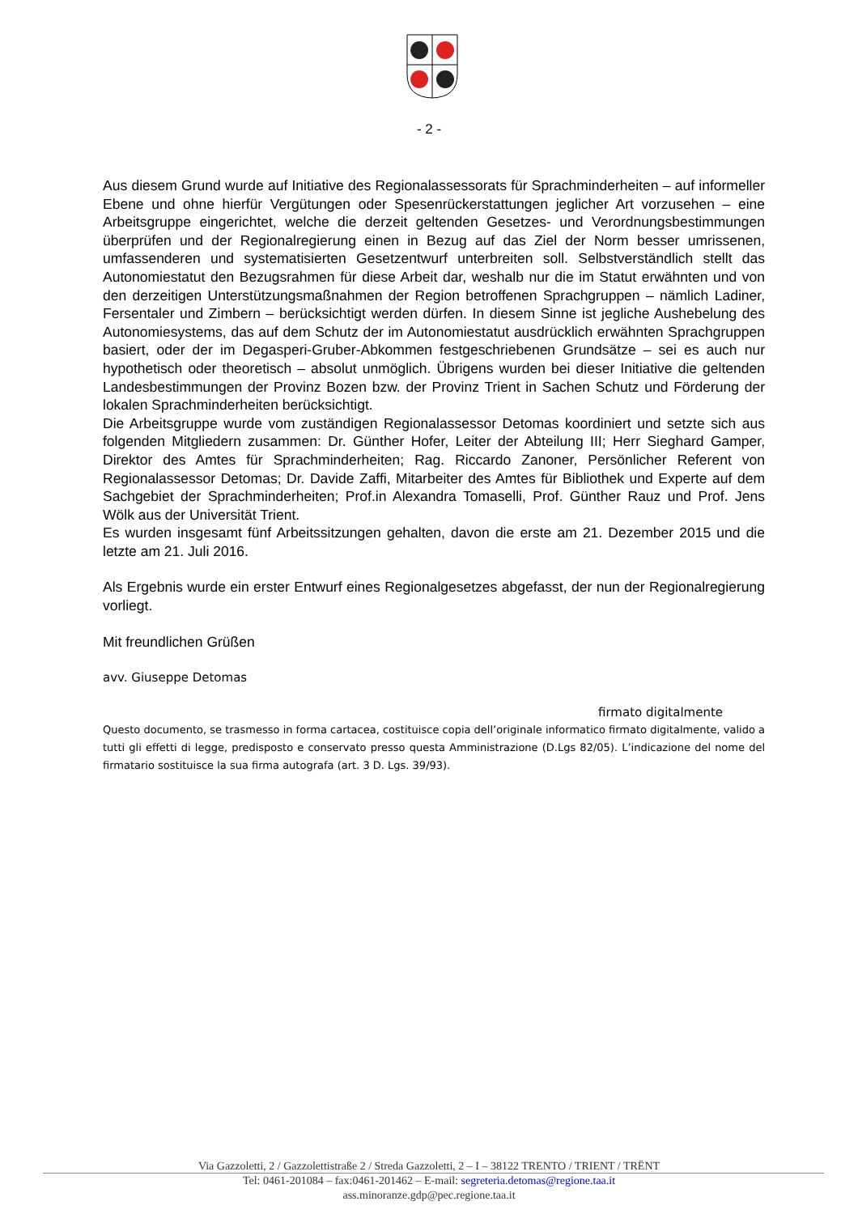- 2 -
Aus diesem Grund wurde auf Initiative des Regionalassessorats für Sprachminderheiten – auf informeller Ebene und ohne hierfür Vergütungen oder Spesenrückerstattungen jeglicher Art vorzusehen – eine Arbeitsgruppe eingerichtet, welche die derzeit geltenden Gesetzes- und Verordnungsbestimmungen überprüfen und der Regionalregierung einen in Bezug auf das Ziel der Norm besser umrissenen, umfassenderen und systematisierten Gesetzentwurf unterbreiten soll. Selbstverständlich stellt das Autonomiestatut den Bezugsrahmen für diese Arbeit dar, weshalb nur die im Statut erwähnten und von den derzeitigen Unterstützungsmaßnahmen der Region betroffenen Sprachgruppen – nämlich Ladiner, Fersentaler und Zimbern – berücksichtigt werden dürfen. In diesem Sinne ist jegliche Aushebelung des Autonomiesystems, das auf dem Schutz der im Autonomiestatut ausdrücklich erwähnten Sprachgruppen basiert, oder der im Degasperi-Gruber-Abkommen festgeschriebenen Grundsätze – sei es auch nur hypothetisch oder theoretisch – absolut unmöglich. Übrigens wurden bei dieser Initiative die geltenden Landesbestimmungen der Provinz Bozen bzw. der Provinz Trient in Sachen Schutz und Förderung der lokalen Sprachminderheiten berücksichtigt.
Die Arbeitsgruppe wurde vom zuständigen Regionalassessor Detomas koordiniert und setzte sich aus folgenden Mitgliedern zusammen: Dr. Günther Hofer, Leiter der Abteilung III; Herr Sieghard Gamper, Direktor des Amtes für Sprachminderheiten; Rag. Riccardo Zanoner, Persönlicher Referent von Regionalassessor Detomas; Dr. Davide Zaffi, Mitarbeiter des Amtes für Bibliothek und Experte auf dem Sachgebiet der Sprachminderheiten; Prof.in Alexandra Tomaselli, Prof. Günther Rauz und Prof. Jens Wölk aus der Universität Trient.
Es wurden insgesamt fünf Arbeitssitzungen gehalten, davon die erste am 21. Dezember 2015 und die letzte am 21. Juli 2016.
Als Ergebnis wurde ein erster Entwurf eines Regionalgesetzes abgefasst, der nun der Regionalregierung vorliegt.
Mit freundlichen Grüßen
avv. Giuseppe Detomas
firmato digitalmente
Questo documento, se trasmesso in forma cartacea, costituisce copia dell’originale informatico firmato digitalmente, valido a tutti gli effetti di legge, predisposto e conservato presso questa Amministrazione (D.Lgs 82/05). L’indicazione del nome del firmatario sostituisce la sua firma autografa (art. 3 D. Lgs. 39/93).
Via Gazzoletti, 2 / Gazzolettistraße 2 / Streda Gazzoletti, 2 – I – 38122 TRENTO / TRIENT / TRËNT
Tel: 0461-201084 – fax:0461-201462 – E-mail: segreteria.detomas@regione.taa.it
ass.minoranze.gdp@pec.regione.taa.it